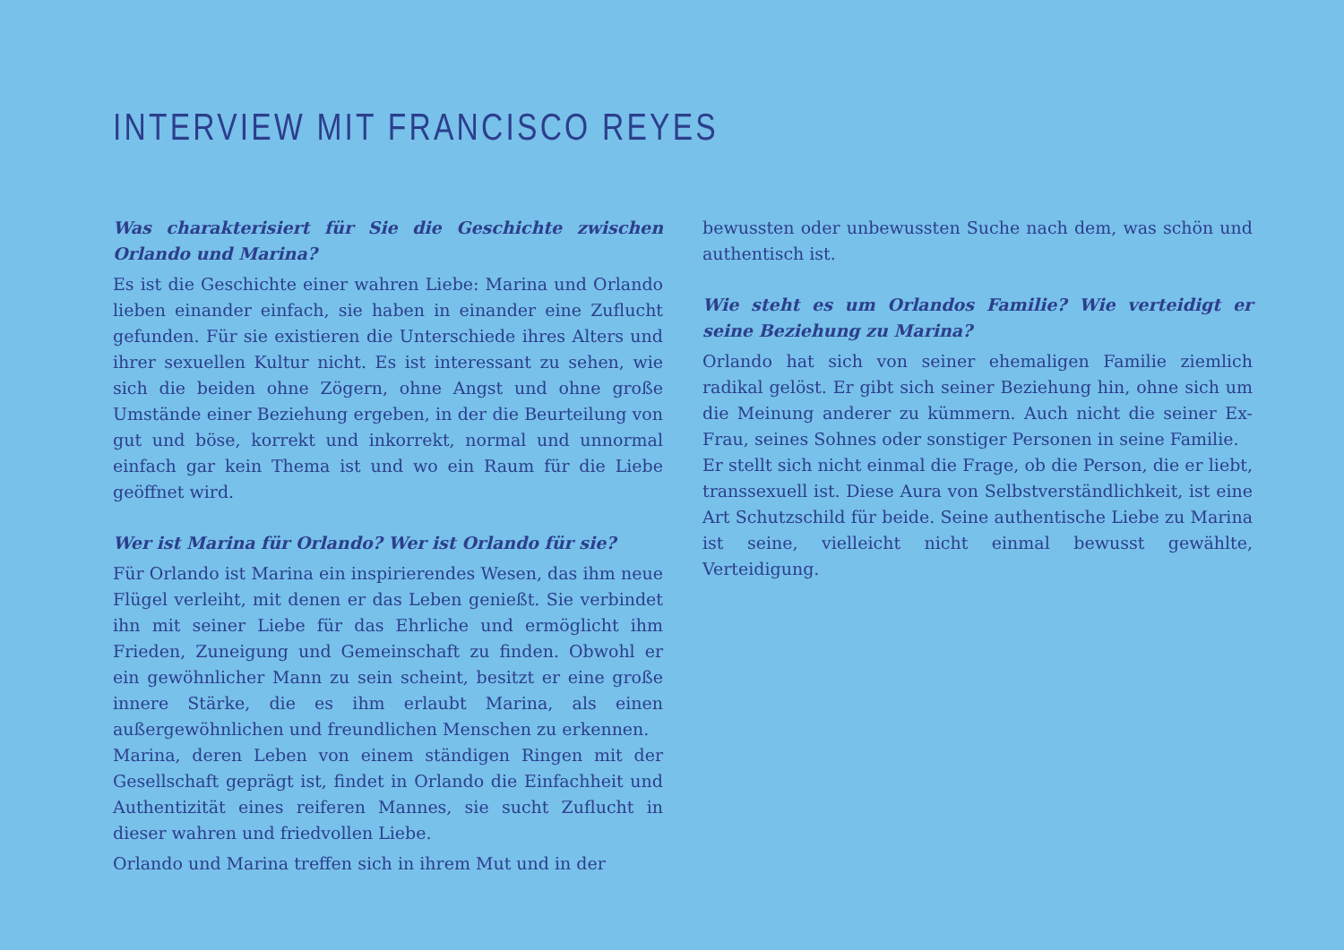INTERVIEW MIT FRANCISCO REYES
Was charakterisiert für Sie die Geschichte zwischen Orlando und Marina?
Es ist die Geschichte einer wahren Liebe: Marina und Orlando lieben einander einfach, sie haben in einander eine Zuflucht gefunden. Für sie existieren die Unterschiede ihres Alters und ihrer sexuellen Kultur nicht. Es ist interessant zu sehen, wie sich die beiden ohne Zögern, ohne Angst und ohne große Umstände einer Beziehung ergeben, in der die Beurteilung von gut und böse, korrekt und inkorrekt, normal und unnormal einfach gar kein Thema ist und wo ein Raum für die Liebe geöffnet wird.
Wer ist Marina für Orlando? Wer ist Orlando für sie?
Für Orlando ist Marina ein inspirierendes Wesen, das ihm neue Flügel verleiht, mit denen er das Leben genießt. Sie verbindet ihn mit seiner Liebe für das Ehrliche und ermöglicht ihm Frieden, Zuneigung und Gemeinschaft zu finden. Obwohl er ein gewöhnlicher Mann zu sein scheint, besitzt er eine große innere Stärke, die es ihm erlaubt Marina, als einen außergewöhnlichen und freundlichen Menschen zu erkennen.
Marina, deren Leben von einem ständigen Ringen mit der Gesellschaft geprägt ist, findet in Orlando die Einfachheit und Authentizität eines reiferen Mannes, sie sucht Zuflucht in dieser wahren und friedvollen Liebe.
Orlando und Marina treffen sich in ihrem Mut und in der
bewussten oder unbewussten Suche nach dem, was schön und authentisch ist.
Wie steht es um Orlandos Familie? Wie verteidigt er seine Beziehung zu Marina?
Orlando hat sich von seiner ehemaligen Familie ziemlich radikal gelöst. Er gibt sich seiner Beziehung hin, ohne sich um die Meinung anderer zu kümmern. Auch nicht die seiner Ex-Frau, seines Sohnes oder sonstiger Personen in seine Familie.
Er stellt sich nicht einmal die Frage, ob die Person, die er liebt, transsexuell ist. Diese Aura von Selbstverständlichkeit, ist eine Art Schutzschild für beide. Seine authentische Liebe zu Marina ist seine, vielleicht nicht einmal bewusst gewählte, Verteidigung.